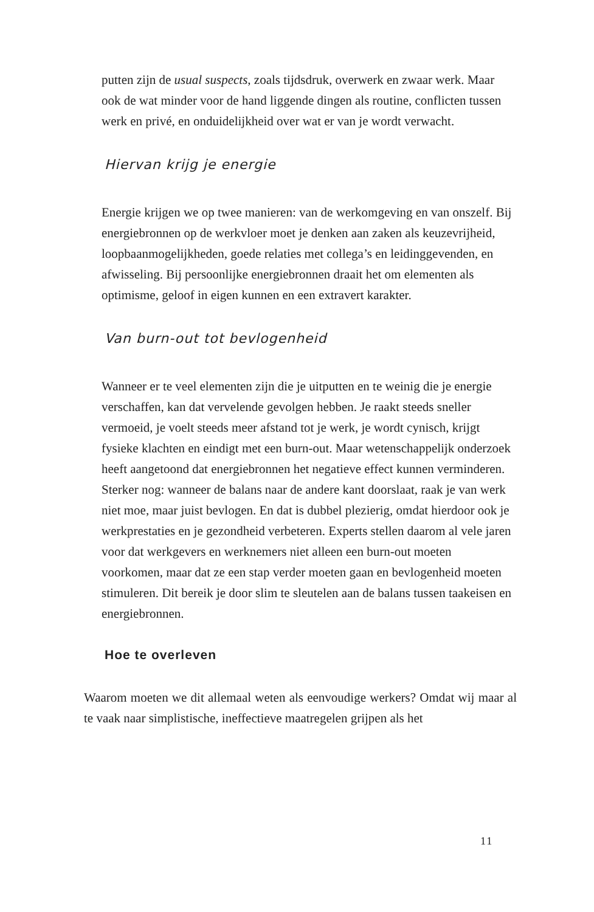putten zijn de usual suspects, zoals tijdsdruk, overwerk en zwaar werk. Maar ook de wat minder voor de hand liggende dingen als routine, conflicten tussen werk en privé, en onduidelijkheid over wat er van je wordt verwacht.
Hiervan krijg je energie
Energie krijgen we op twee manieren: van de werkomgeving en van onszelf. Bij energiebronnen op de werkvloer moet je denken aan zaken als keuzevrijheid, loopbaanmogelijkheden, goede relaties met collega’s en leidinggevenden, en afwisseling. Bij persoonlijke energiebronnen draait het om elementen als optimisme, geloof in eigen kunnen en een extravert karakter.
Van burn-out tot bevlogenheid
Wanneer er te veel elementen zijn die je uitputten en te weinig die je energie verschaffen, kan dat vervelende gevolgen hebben. Je raakt steeds sneller vermoeid, je voelt steeds meer afstand tot je werk, je wordt cynisch, krijgt fysieke klachten en eindigt met een burn-out. Maar wetenschappelijk onderzoek heeft aangetoond dat energiebronnen het negatieve effect kunnen verminderen.
Sterker nog: wanneer de balans naar de andere kant doorslaat, raak je van werk niet moe, maar juist bevlogen. En dat is dubbel plezierig, omdat hierdoor ook je werkprestaties en je gezondheid verbeteren. Experts stellen daarom al vele jaren voor dat werkgevers en werknemers niet alleen een burn-out moeten voorkomen, maar dat ze een stap verder moeten gaan en bevlogenheid moeten stimuleren. Dit bereik je door slim te sleutelen aan de balans tussen taakeisen en energiebronnen.
Hoe te overleven
Waarom moeten we dit allemaal weten als eenvoudige werkers? Omdat wij maar al te vaak naar simplistische, ineffectieve maatregelen grijpen als het
11